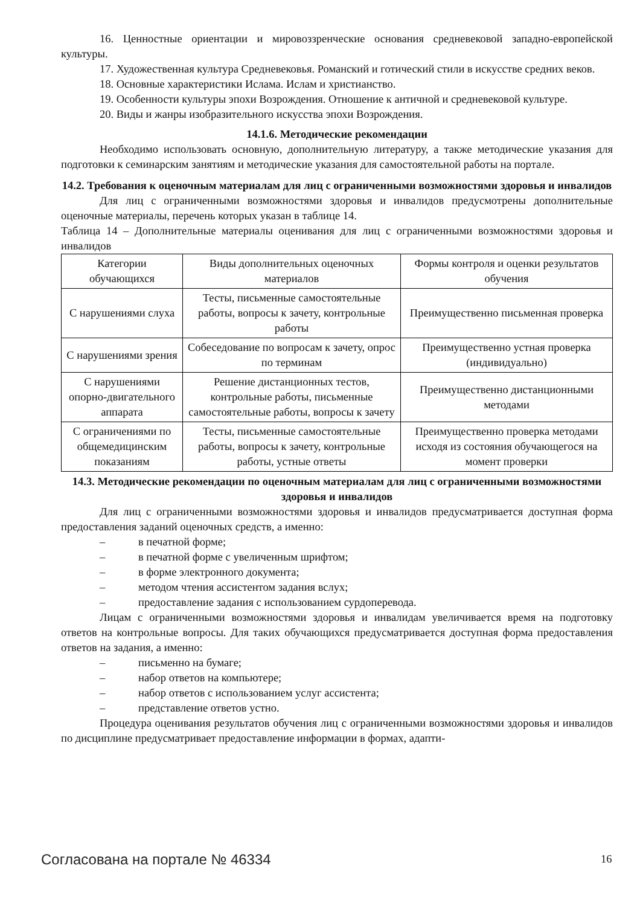16. Ценностные ориентации и мировоззренческие основания средневековой западно-европейской культуры.
17. Художественная культура Средневековья. Романский и готический стили в искусстве средних веков.
18. Основные характеристики Ислама. Ислам и христианство.
19. Особенности культуры эпохи Возрождения. Отношение к античной и средневековой культуре.
20. Виды и жанры изобразительного искусства эпохи Возрождения.
14.1.6. Методические рекомендации
Необходимо использовать основную, дополнительную литературу, а также методические указания для подготовки к семинарским занятиям и методические указания для самостоятельной работы на портале.
14.2. Требования к оценочным материалам для лиц с ограниченными возможностями здоровья и инвалидов
Для лиц с ограниченными возможностями здоровья и инвалидов предусмотрены дополнительные оценочные материалы, перечень которых указан в таблице 14.
Таблица 14 – Дополнительные материалы оценивания для лиц с ограниченными возможностями здоровья и инвалидов
| Категории обучающихся | Виды дополнительных оценочных материалов | Формы контроля и оценки результатов обучения |
| С нарушениями слуха | Тесты, письменные самостоятельные работы, вопросы к зачету, контрольные работы | Преимущественно письменная проверка |
| С нарушениями зрения | Собеседование по вопросам к зачету, опрос по терминам | Преимущественно устная проверка (индивидуально) |
| С нарушениями опорно-двигательного аппарата | Решение дистанционных тестов, контрольные работы, письменные самостоятельные работы, вопросы к зачету | Преимущественно дистанционными методами |
| С ограничениями по общемедицинским показаниям | Тесты, письменные самостоятельные работы, вопросы к зачету, контрольные работы, устные ответы | Преимущественно проверка методами исходя из состояния обучающегося на момент проверки |
14.3. Методические рекомендации по оценочным материалам для лиц с ограниченными возможностями здоровья и инвалидов
Для лиц с ограниченными возможностями здоровья и инвалидов предусматривается доступная форма предоставления заданий оценочных средств, а именно:
– в печатной форме;
– в печатной форме с увеличенным шрифтом;
– в форме электронного документа;
– методом чтения ассистентом задания вслух;
– предоставление задания с использованием сурдоперевода.
Лицам с ограниченными возможностями здоровья и инвалидам увеличивается время на подготовку ответов на контрольные вопросы. Для таких обучающихся предусматривается доступная форма предоставления ответов на задания, а именно:
– письменно на бумаге;
– набор ответов на компьютере;
– набор ответов с использованием услуг ассистента;
– представление ответов устно.
Процедура оценивания результатов обучения лиц с ограниченными возможностями здоровья и инвалидов по дисциплине предусматривает предоставление информации в формах, адапти-
Согласована на портале № 46334 16